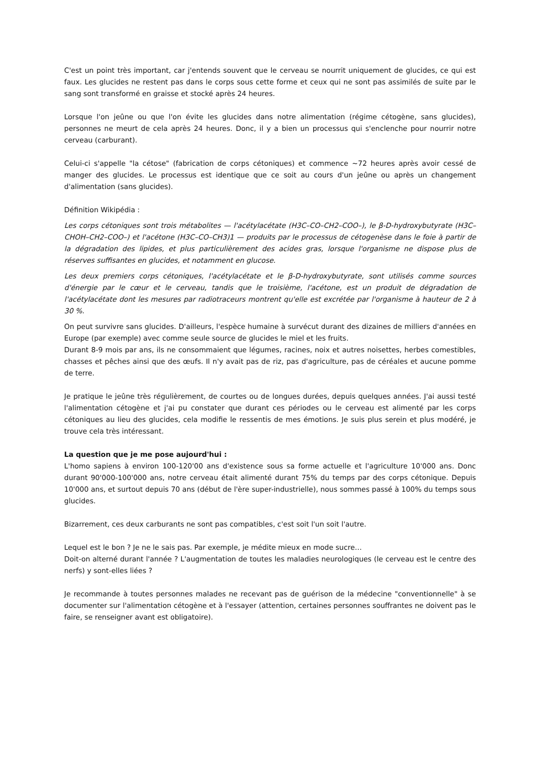C'est un point très important, car j'entends souvent que le cerveau se nourrit uniquement de glucides, ce qui est faux. Les glucides ne restent pas dans le corps sous cette forme et ceux qui ne sont pas assimilés de suite par le sang sont transformé en graisse et stocké après 24 heures.
Lorsque l'on jeûne ou que l'on évite les glucides dans notre alimentation (régime cétogène, sans glucides), personnes ne meurt de cela après 24 heures. Donc, il y a bien un processus qui s'enclenche pour nourrir notre cerveau (carburant).
Celui-ci s'appelle "la cétose" (fabrication de corps cétoniques) et commence ~72 heures après avoir cessé de manger des glucides. Le processus est identique que ce soit au cours d'un jeûne ou après un changement d'alimentation (sans glucides).
Définition Wikipédia :
Les corps cétoniques sont trois métabolites — l'acétylacétate (H3C–CO–CH2–COO–), le β-D-hydroxybutyrate (H3C–CHOH–CH2–COO–) et l'acétone (H3C–CO–CH3)1 — produits par le processus de cétogenèse dans le foie à partir de la dégradation des lipides, et plus particulièrement des acides gras, lorsque l'organisme ne dispose plus de réserves suffisantes en glucides, et notamment en glucose.
Les deux premiers corps cétoniques, l'acétylacétate et le β-D-hydroxybutyrate, sont utilisés comme sources d'énergie par le cœur et le cerveau, tandis que le troisième, l'acétone, est un produit de dégradation de l'acétylacétate dont les mesures par radiotraceurs montrent qu'elle est excrétée par l'organisme à hauteur de 2 à 30 %.
On peut survivre sans glucides. D'ailleurs, l'espèce humaine à survécut durant des dizaines de milliers d'années en Europe (par exemple) avec comme seule source de glucides le miel et les fruits.
Durant 8-9 mois par ans, ils ne consommaient que légumes, racines, noix et autres noisettes, herbes comestibles, chasses et pêches ainsi que des œufs. Il n'y avait pas de riz, pas d'agriculture, pas de céréales et aucune pomme de terre.
Je pratique le jeûne très régulièrement, de courtes ou de longues durées, depuis quelques années. J'ai aussi testé l'alimentation cétogène et j'ai pu constater que durant ces périodes ou le cerveau est alimenté par les corps cétoniques au lieu des glucides, cela modifie le ressentis de mes émotions. Je suis plus serein et plus modéré, je trouve cela très intéressant.
La question que je me pose aujourd'hui :
L'homo sapiens à environ 100-120'00 ans d'existence sous sa forme actuelle et l'agriculture 10'000 ans. Donc durant 90'000-100'000 ans, notre cerveau était alimenté durant 75% du temps par des corps cétonique. Depuis 10'000 ans, et surtout depuis 70 ans (début de l'ère super-industrielle), nous sommes passé à 100% du temps sous glucides.
Bizarrement, ces deux carburants ne sont pas compatibles, c'est soit l'un soit l'autre.
Lequel est le bon ? Je ne le sais pas. Par exemple, je médite mieux en mode sucre…
Doit-on alterné durant l'année ? L'augmentation de toutes les maladies neurologiques (le cerveau est le centre des nerfs) y sont-elles liées ?
Je recommande à toutes personnes malades ne recevant pas de guérison de la médecine "conventionnelle" à se documenter sur l'alimentation cétogène et à l'essayer (attention, certaines personnes souffrantes ne doivent pas le faire, se renseigner avant est obligatoire).